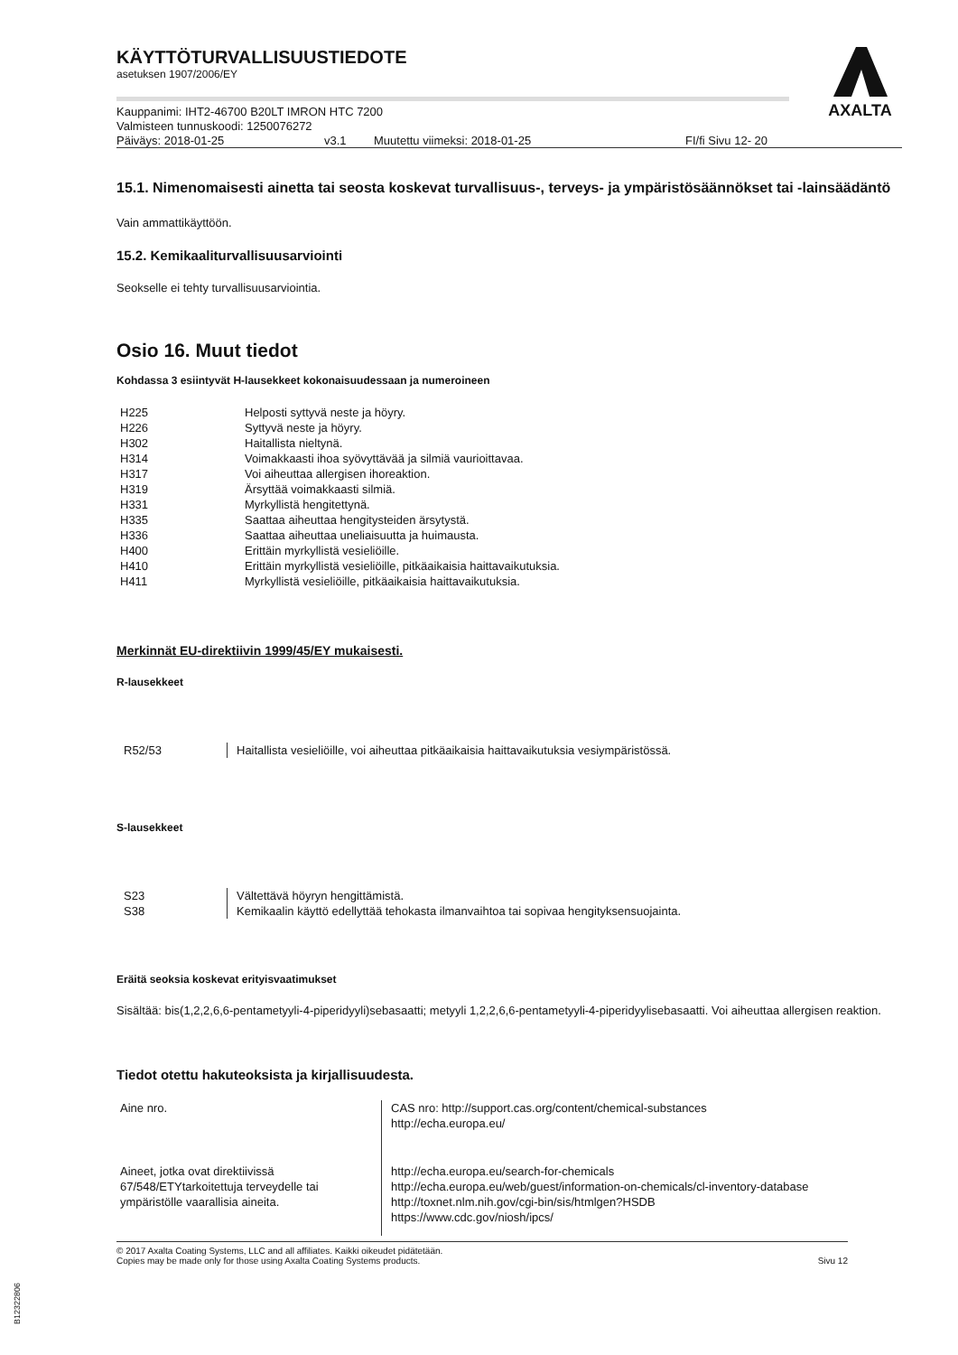AXALTA
KÄYTTÖTURVALLISUUSTIEDOTE
asetuksen 1907/2006/EY
Kauppanimi: IHT2-46700 B20LT IMRON HTC 7200
Valmisteen tunnuskoodi: 1250076272
Päiväys: 2018-01-25 v3.1 Muutettu viimeksi: 2018-01-25 FI/fi Sivu 12- 20
15.1. Nimenomaisesti ainetta tai seosta koskevat turvallisuus-, terveys- ja ympäristösäännökset tai -lainsäädäntö
Vain ammattikäyttöön.
15.2. Kemikaaliturvallisuusarviointi
Seokselle ei tehty turvallisuusarviointia.
Osio 16. Muut tiedot
Kohdassa 3 esiintyvät H-lausekkeet kokonaisuudessaan ja numeroineen
| H225 | Helposti syttyvä neste ja höyry. |
| H226 | Syttyvä neste ja höyry. |
| H302 | Haitallista nieltynä. |
| H314 | Voimakkaasti ihoa syövyttävää ja silmiä vaurioittavaa. |
| H317 | Voi aiheuttaa allergisen ihoreaktion. |
| H319 | Ärsyttää voimakkaasti silmiä. |
| H331 | Myrkyllistä hengitettynä. |
| H335 | Saattaa aiheuttaa hengitysteiden ärsytystä. |
| H336 | Saattaa aiheuttaa uneliaisuutta ja huimausta. |
| H400 | Erittäin myrkyllistä vesieliöille. |
| H410 | Erittäin myrkyllistä vesieliöille, pitkäaikaisia haittavaikutuksia. |
| H411 | Myrkyllistä vesieliöille, pitkäaikaisia haittavaikutuksia. |
Merkinnät EU-direktiivin 1999/45/EY mukaisesti.
R-lausekkeet
| R52/53 | Haitallista vesieliöille, voi aiheuttaa pitkäaikaisia haittavaikutuksia vesiympäristössä. |
S-lausekkeet
| S23 | Vältettävä höyryn hengittämistä. |
| S38 | Kemikaalin käyttö edellyttää tehokasta ilmanvaihtoa tai sopivaa hengityksensuojainta. |
Eräitä seoksia koskevat erityisvaatimukset
Sisältää: bis(1,2,2,6,6-pentametyyli-4-piperidyyli)sebasaatti; metyyli 1,2,2,6,6-pentametyyli-4-piperidyylisebasaatti. Voi aiheuttaa allergisen reaktion.
Tiedot otettu hakuteoksista ja kirjallisuudesta.
| Aine nro. | CAS nro: http://support.cas.org/content/chemical-substances http://echa.europa.eu/ |
| Aineet, jotka ovat direktiivissä 67/548/ETYtarkoitettuja terveydelle tai ympäristölle vaarallisia aineita. | http://echa.europa.eu/search-for-chemicals http://echa.europa.eu/web/guest/information-on-chemicals/cl-inventory-database http://toxnet.nlm.nih.gov/cgi-bin/sis/htmlgen?HSDB https://www.cdc.gov/niosh/ipcs/ |
© 2017 Axalta Coating Systems, LLC and all affiliates. Kaikki oikeudet pidätetään.
Copies may be made only for those using Axalta Coating Systems products. Sivu 12
B12322806